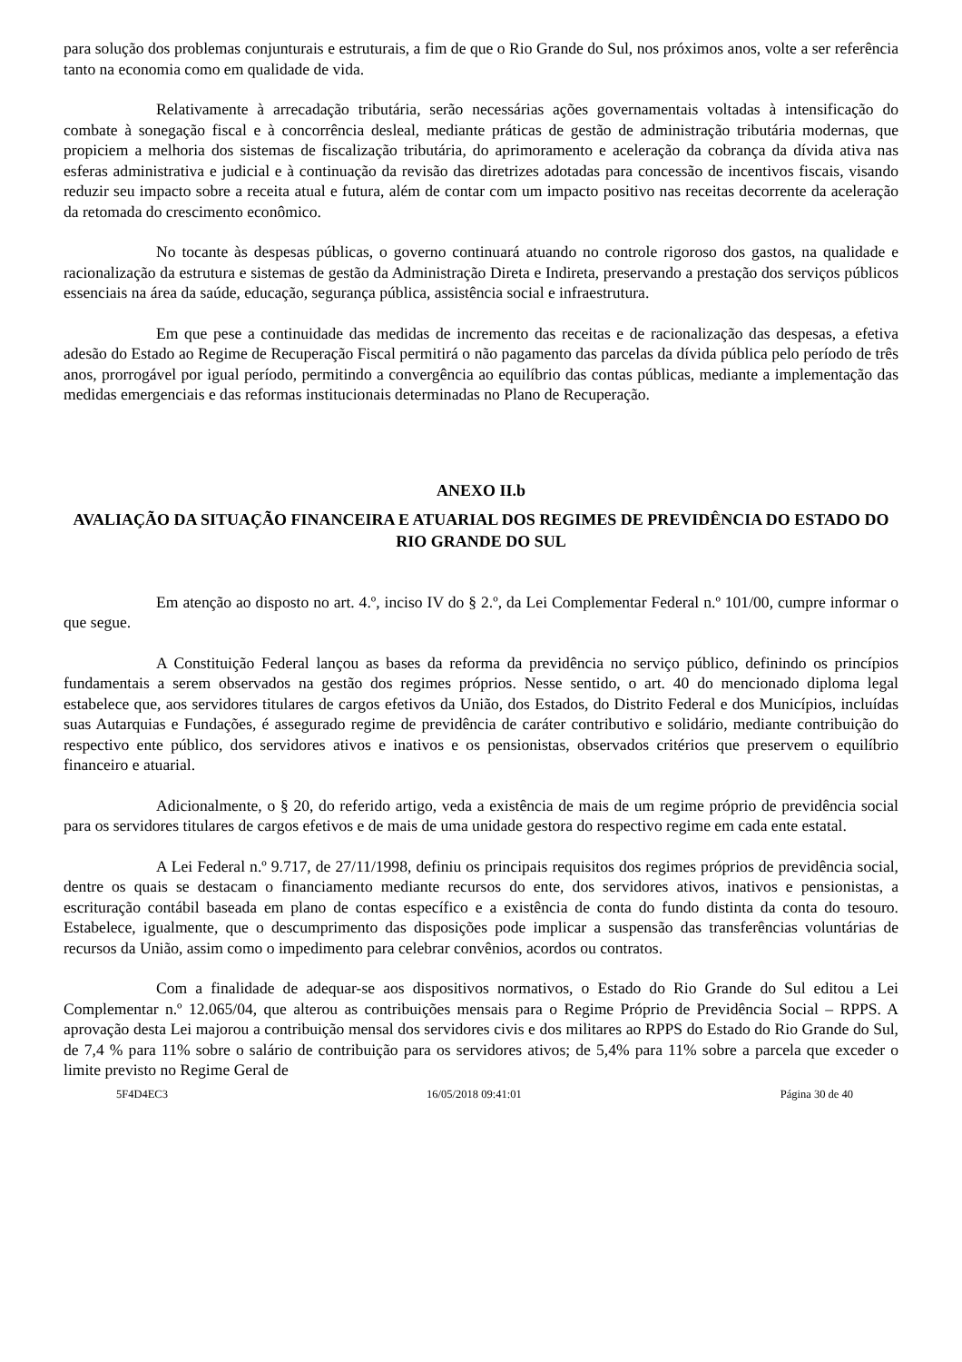para solução dos problemas conjunturais e estruturais, a fim de que o Rio Grande do Sul, nos próximos anos, volte a ser referência tanto na economia como em qualidade de vida.
Relativamente à arrecadação tributária, serão necessárias ações governamentais voltadas à intensificação do combate à sonegação fiscal e à concorrência desleal, mediante práticas de gestão de administração tributária modernas, que propiciem a melhoria dos sistemas de fiscalização tributária, do aprimoramento e aceleração da cobrança da dívida ativa nas esferas administrativa e judicial e à continuação da revisão das diretrizes adotadas para concessão de incentivos fiscais, visando reduzir seu impacto sobre a receita atual e futura, além de contar com um impacto positivo nas receitas decorrente da aceleração da retomada do crescimento econômico.
No tocante às despesas públicas, o governo continuará atuando no controle rigoroso dos gastos, na qualidade e racionalização da estrutura e sistemas de gestão da Administração Direta e Indireta, preservando a prestação dos serviços públicos essenciais na área da saúde, educação, segurança pública, assistência social e infraestrutura.
Em que pese a continuidade das medidas de incremento das receitas e de racionalização das despesas, a efetiva adesão do Estado ao Regime de Recuperação Fiscal permitirá o não pagamento das parcelas da dívida pública pelo período de três anos, prorrogável por igual período, permitindo a convergência ao equilíbrio das contas públicas, mediante a implementação das medidas emergenciais e das reformas institucionais determinadas no Plano de Recuperação.
ANEXO II.b
AVALIAÇÃO DA SITUAÇÃO FINANCEIRA E ATUARIAL DOS REGIMES DE PREVIDÊNCIA DO ESTADO DO RIO GRANDE DO SUL
Em atenção ao disposto no art. 4.º, inciso IV do § 2.º, da Lei Complementar Federal n.º 101/00, cumpre informar o que segue.
A Constituição Federal lançou as bases da reforma da previdência no serviço público, definindo os princípios fundamentais a serem observados na gestão dos regimes próprios. Nesse sentido, o art. 40 do mencionado diploma legal estabelece que, aos servidores titulares de cargos efetivos da União, dos Estados, do Distrito Federal e dos Municípios, incluídas suas Autarquias e Fundações, é assegurado regime de previdência de caráter contributivo e solidário, mediante contribuição do respectivo ente público, dos servidores ativos e inativos e os pensionistas, observados critérios que preservem o equilíbrio financeiro e atuarial.
Adicionalmente, o § 20, do referido artigo, veda a existência de mais de um regime próprio de previdência social para os servidores titulares de cargos efetivos e de mais de uma unidade gestora do respectivo regime em cada ente estatal.
A Lei Federal n.º 9.717, de 27/11/1998, definiu os principais requisitos dos regimes próprios de previdência social, dentre os quais se destacam o financiamento mediante recursos do ente, dos servidores ativos, inativos e pensionistas, a escrituração contábil baseada em plano de contas específico e a existência de conta do fundo distinta da conta do tesouro. Estabelece, igualmente, que o descumprimento das disposições pode implicar a suspensão das transferências voluntárias de recursos da União, assim como o impedimento para celebrar convênios, acordos ou contratos.
Com a finalidade de adequar-se aos dispositivos normativos, o Estado do Rio Grande do Sul editou a Lei Complementar n.º 12.065/04, que alterou as contribuições mensais para o Regime Próprio de Previdência Social – RPPS. A aprovação desta Lei majorou a contribuição mensal dos servidores civis e dos militares ao RPPS do Estado do Rio Grande do Sul, de 7,4 % para 11% sobre o salário de contribuição para os servidores ativos; de 5,4% para 11% sobre a parcela que exceder o limite previsto no Regime Geral de
5F4D4EC3 16/05/2018 09:41:01 Página 30 de 40